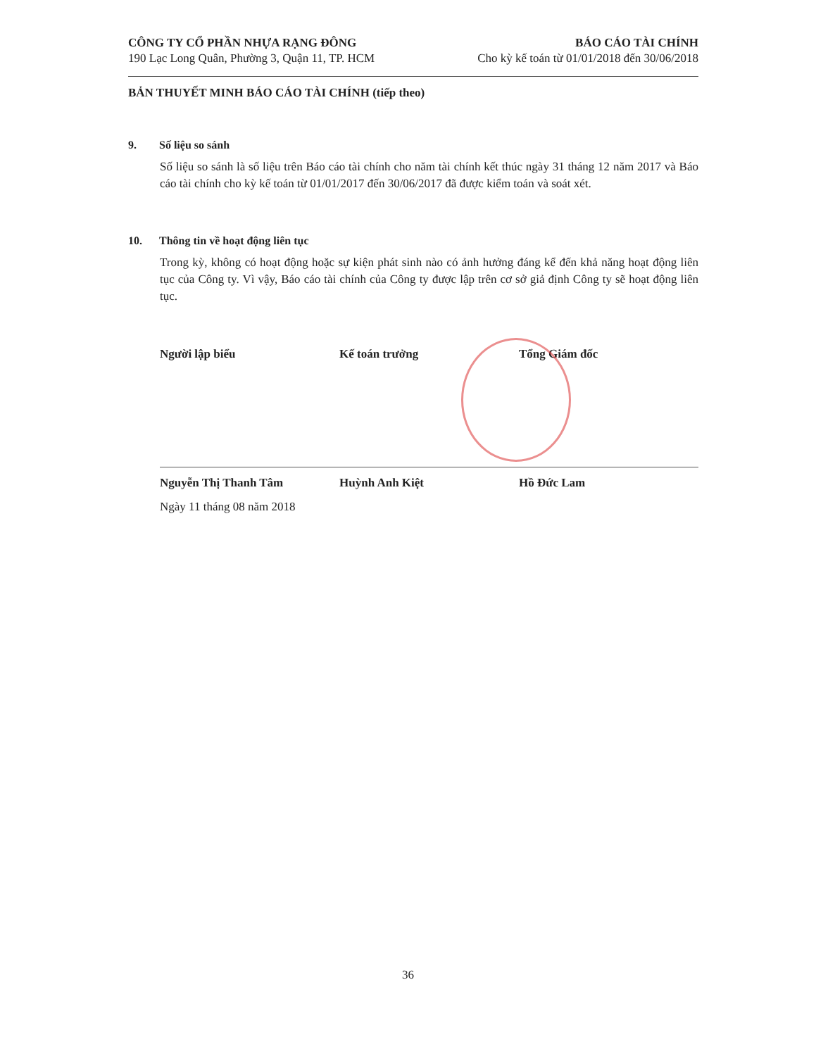CÔNG TY CỔ PHẦN NHỰA RẠNG ĐÔNG
190 Lạc Long Quân, Phường 3, Quận 11, TP. HCM
BÁO CÁO TÀI CHÍNH
Cho kỳ kế toán từ 01/01/2018 đến 30/06/2018
BẢN THUYẾT MINH BÁO CÁO TÀI CHÍNH (tiếp theo)
9. Số liệu so sánh
Số liệu so sánh là số liệu trên Báo cáo tài chính cho năm tài chính kết thúc ngày 31 tháng 12 năm 2017 và Báo cáo tài chính cho kỳ kế toán từ 01/01/2017 đến 30/06/2017 đã được kiểm toán và soát xét.
10. Thông tin về hoạt động liên tục
Trong kỳ, không có hoạt động hoặc sự kiện phát sinh nào có ảnh hưởng đáng kể đến khả năng hoạt động liên tục của Công ty. Vì vậy, Báo cáo tài chính của Công ty được lập trên cơ sở giả định Công ty sẽ hoạt động liên tục.
Người lập biểu Kế toán trưởng Tổng Giám đốc
Nguyễn Thị Thanh Tâm Huỳnh Anh Kiệt Hồ Đức Lam
Ngày 11 tháng 08 năm 2018
36